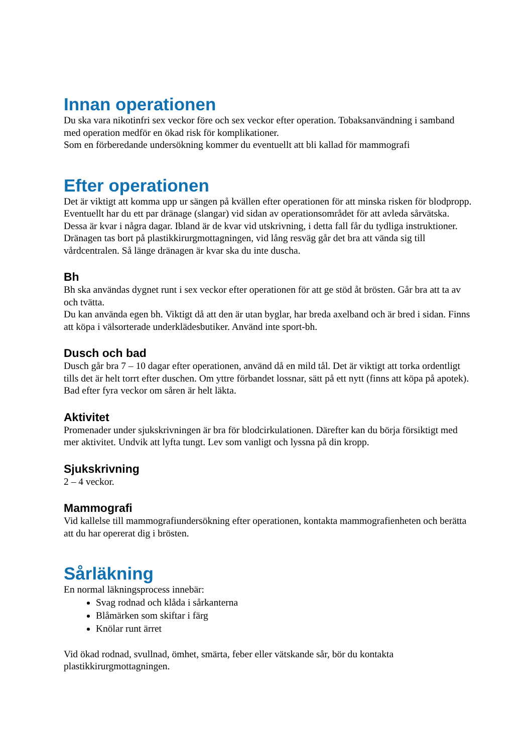Innan operationen
Du ska vara nikotinfri sex veckor före och sex veckor efter operation. Tobaksanvändning i samband med operation medför en ökad risk för komplikationer.
Som en förberedande undersökning kommer du eventuellt att bli kallad för mammografi
Efter operationen
Det är viktigt att komma upp ur sängen på kvällen efter operationen för att minska risken för blodpropp.
Eventuellt har du ett par dränage (slangar) vid sidan av operationsområdet för att avleda sårvätska. Dessa är kvar i några dagar. Ibland är de kvar vid utskrivning, i detta fall får du tydliga instruktioner. Dränagen tas bort på plastikkirurgmottagningen, vid lång resväg går det bra att vända sig till vårdcentralen. Så länge dränagen är kvar ska du inte duscha.
Bh
Bh ska användas dygnet runt i sex veckor efter operationen för att ge stöd åt brösten. Går bra att ta av och tvätta.
Du kan använda egen bh. Viktigt då att den är utan byglar, har breda axelband och är bred i sidan. Finns att köpa i välsorterade underklädesbutiker. Använd inte sport-bh.
Dusch och bad
Dusch går bra 7 – 10 dagar efter operationen, använd då en mild tål. Det är viktigt att torka ordentligt tills det är helt torrt efter duschen. Om yttre förbandet lossnar, sätt på ett nytt (finns att köpa på apotek).
Bad efter fyra veckor om såren är helt läkta.
Aktivitet
Promenader under sjukskrivningen är bra för blodcirkulationen. Därefter kan du börja försiktigt med mer aktivitet. Undvik att lyfta tungt. Lev som vanligt och lyssna på din kropp.
Sjukskrivning
2 – 4 veckor.
Mammografi
Vid kallelse till mammografiundersökning efter operationen, kontakta mammografienheten och berätta att du har opererat dig i brösten.
Sårläkning
En normal läkningsprocess innebär:
Svag rodnad och klåda i sårkanterna
Blåmärken som skiftar i färg
Knölar runt ärret
Vid ökad rodnad, svullnad, ömhet, smärta, feber eller vätskande sår, bör du kontakta plastikkirurgmottagningen.